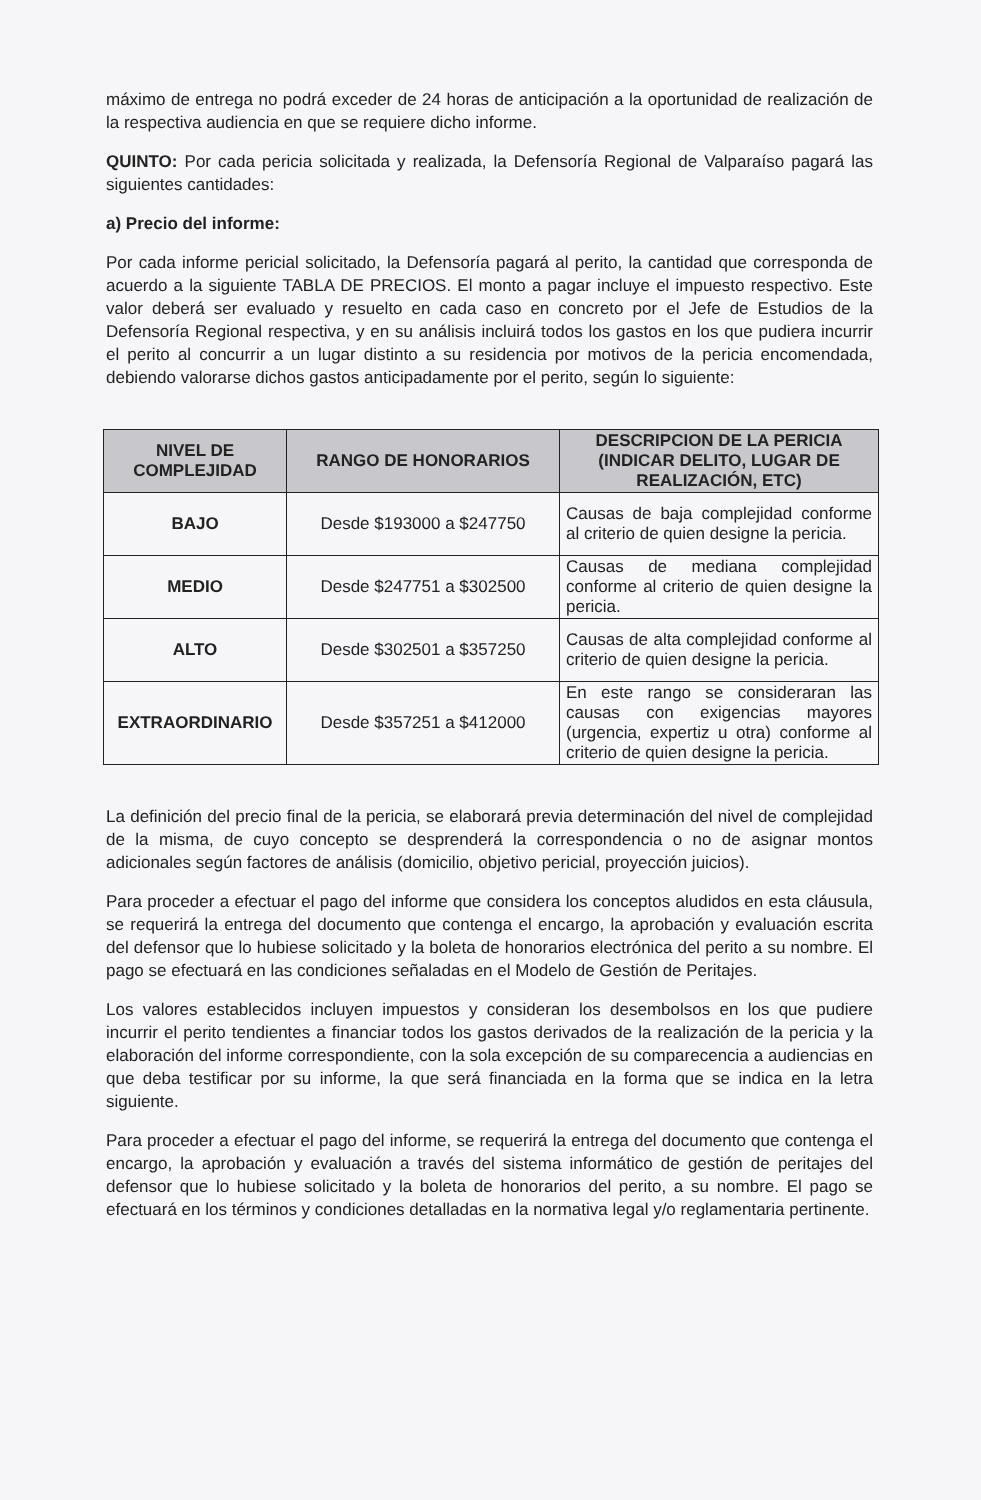máximo de entrega no podrá exceder de 24 horas de anticipación a la oportunidad de realización de la respectiva audiencia en que se requiere dicho informe.
QUINTO: Por cada pericia solicitada y realizada, la Defensoría Regional de Valparaíso pagará las siguientes cantidades:
a) Precio del informe:
Por cada informe pericial solicitado, la Defensoría pagará al perito, la cantidad que corresponda de acuerdo a la siguiente TABLA DE PRECIOS. El monto a pagar incluye el impuesto respectivo. Este valor deberá ser evaluado y resuelto en cada caso en concreto por el Jefe de Estudios de la Defensoría Regional respectiva, y en su análisis incluirá todos los gastos en los que pudiera incurrir el perito al concurrir a un lugar distinto a su residencia por motivos de la pericia encomendada, debiendo valorarse dichos gastos anticipadamente por el perito, según lo siguiente:
| NIVEL DE COMPLEJIDAD | RANGO DE HONORARIOS | DESCRIPCION DE LA PERICIA (INDICAR DELITO, LUGAR DE REALIZACIÓN, ETC) |
| --- | --- | --- |
| BAJO | Desde $193000 a $247750 | Causas de baja complejidad conforme al criterio de quien designe la pericia. |
| MEDIO | Desde $247751 a $302500 | Causas de mediana complejidad conforme al criterio de quien designe la pericia. |
| ALTO | Desde $302501 a $357250 | Causas de alta complejidad conforme al criterio de quien designe la pericia. |
| EXTRAORDINARIO | Desde $357251 a $412000 | En este rango se consideraran las causas con exigencias mayores (urgencia, expertiz u otra) conforme al criterio de quien designe la pericia. |
La definición del precio final de la pericia, se elaborará previa determinación del nivel de complejidad de la misma, de cuyo concepto se desprenderá la correspondencia o no de asignar montos adicionales según factores de análisis (domicilio, objetivo pericial, proyección juicios).
Para proceder a efectuar el pago del informe que considera los conceptos aludidos en esta cláusula, se requerirá la entrega del documento que contenga el encargo, la aprobación y evaluación escrita del defensor que lo hubiese solicitado y la boleta de honorarios electrónica del perito a su nombre. El pago se efectuará en las condiciones señaladas en el Modelo de Gestión de Peritajes.
Los valores establecidos incluyen impuestos y consideran los desembolsos en los que pudiere incurrir el perito tendientes a financiar todos los gastos derivados de la realización de la pericia y la elaboración del informe correspondiente, con la sola excepción de su comparecencia a audiencias en que deba testificar por su informe, la que será financiada en la forma que se indica en la letra siguiente.
Para proceder a efectuar el pago del informe, se requerirá la entrega del documento que contenga el encargo, la aprobación y evaluación a través del sistema informático de gestión de peritajes del defensor que lo hubiese solicitado y la boleta de honorarios del perito, a su nombre. El pago se efectuará en los términos y condiciones detalladas en la normativa legal y/o reglamentaria pertinente.